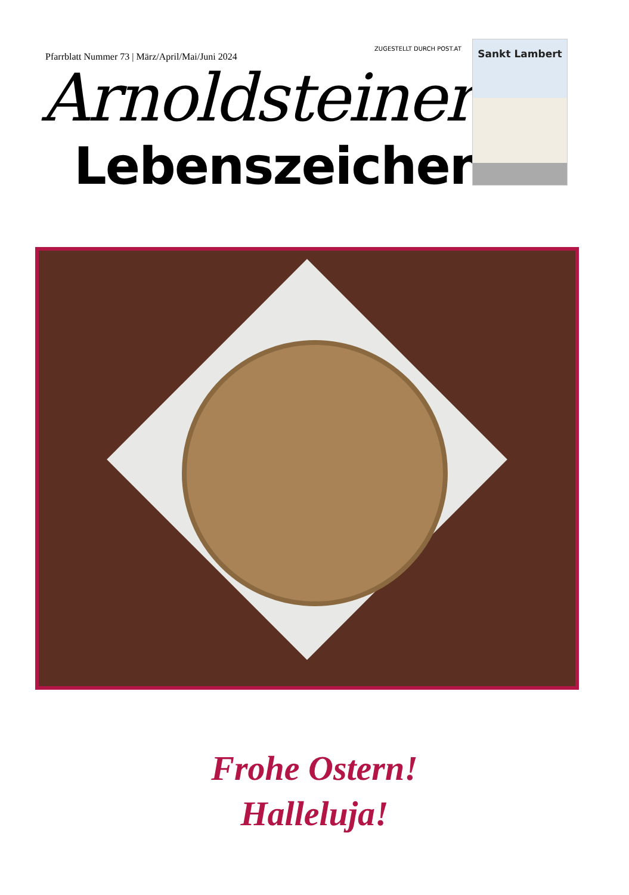Pfarrblatt Nummer 73 | März/April/Mai/Juni 2024
ZUGESTELLT DURCH POST.AT
Arnoldsteiner
Lebenszeichen
Sankt Lambert
Frohe Ostern!
Halleluja!